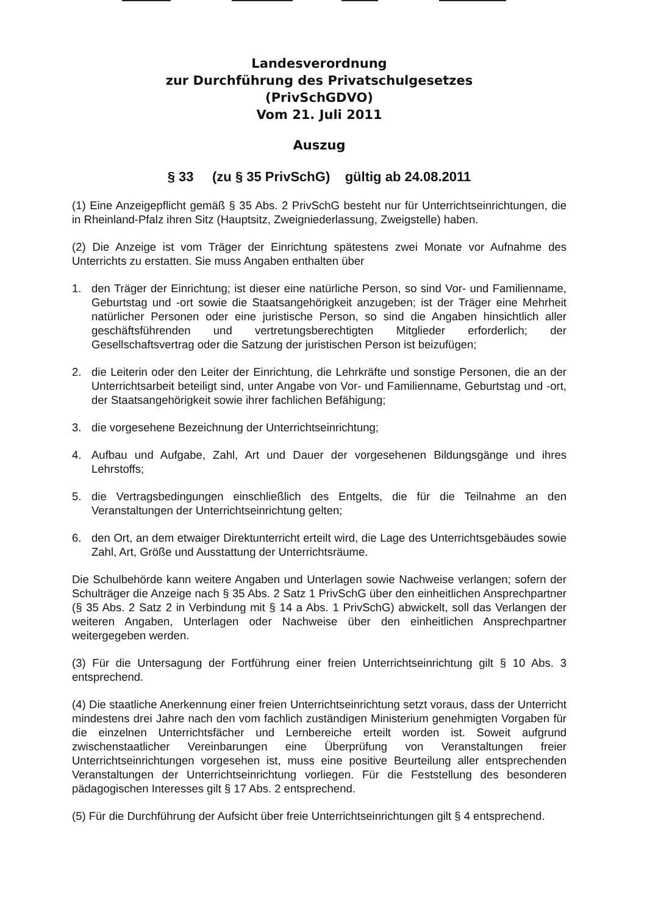Landesverordnung
zur Durchführung des Privatschulgesetzes
(PrivSchGDVO)
Vom 21. Juli 2011
Auszug
§ 33 (zu § 35 PrivSchG) gültig ab 24.08.2011
(1) Eine Anzeigepflicht gemäß § 35 Abs. 2 PrivSchG besteht nur für Unterrichtseinrichtungen, die in Rheinland-Pfalz ihren Sitz (Hauptsitz, Zweigniederlassung, Zweigstelle) haben.
(2) Die Anzeige ist vom Träger der Einrichtung spätestens zwei Monate vor Aufnahme des Unterrichts zu erstatten. Sie muss Angaben enthalten über
1. den Träger der Einrichtung; ist dieser eine natürliche Person, so sind Vor- und Familienname, Geburtstag und -ort sowie die Staatsangehörigkeit anzugeben; ist der Träger eine Mehrheit natürlicher Personen oder eine juristische Person, so sind die Angaben hinsichtlich aller geschäftsführenden und vertretungsberechtigten Mitglieder erforderlich; der Gesellschaftsvertrag oder die Satzung der juristischen Person ist beizufügen;
2. die Leiterin oder den Leiter der Einrichtung, die Lehrkräfte und sonstige Personen, die an der Unterrichtsarbeit beteiligt sind, unter Angabe von Vor- und Familienname, Geburtstag und -ort, der Staatsangehörigkeit sowie ihrer fachlichen Befähigung;
3. die vorgesehene Bezeichnung der Unterrichtseinrichtung;
4. Aufbau und Aufgabe, Zahl, Art und Dauer der vorgesehenen Bildungsgänge und ihres Lehrstoffs;
5. die Vertragsbedingungen einschließlich des Entgelts, die für die Teilnahme an den Veranstaltungen der Unterrichtseinrichtung gelten;
6. den Ort, an dem etwaiger Direktunterricht erteilt wird, die Lage des Unterrichtsgebäudes sowie Zahl, Art, Größe und Ausstattung der Unterrichtsräume.
Die Schulbehörde kann weitere Angaben und Unterlagen sowie Nachweise verlangen; sofern der Schulträger die Anzeige nach § 35 Abs. 2 Satz 1 PrivSchG über den einheitlichen Ansprechpartner (§ 35 Abs. 2 Satz 2 in Verbindung mit § 14 a Abs. 1 PrivSchG) abwickelt, soll das Verlangen der weiteren Angaben, Unterlagen oder Nachweise über den einheitlichen Ansprechpartner weitergegeben werden.
(3) Für die Untersagung der Fortführung einer freien Unterrichtseinrichtung gilt § 10 Abs. 3 entsprechend.
(4) Die staatliche Anerkennung einer freien Unterrichtseinrichtung setzt voraus, dass der Unterricht mindestens drei Jahre nach den vom fachlich zuständigen Ministerium genehmigten Vorgaben für die einzelnen Unterrichtsfächer und Lernbereiche erteilt worden ist. Soweit aufgrund zwischenstaatlicher Vereinbarungen eine Überprüfung von Veranstaltungen freier Unterrichtseinrichtungen vorgesehen ist, muss eine positive Beurteilung aller entsprechenden Veranstaltungen der Unterrichtseinrichtung vorliegen. Für die Feststellung des besonderen pädagogischen Interesses gilt § 17 Abs. 2 entsprechend.
(5) Für die Durchführung der Aufsicht über freie Unterrichtseinrichtungen gilt § 4 entsprechend.